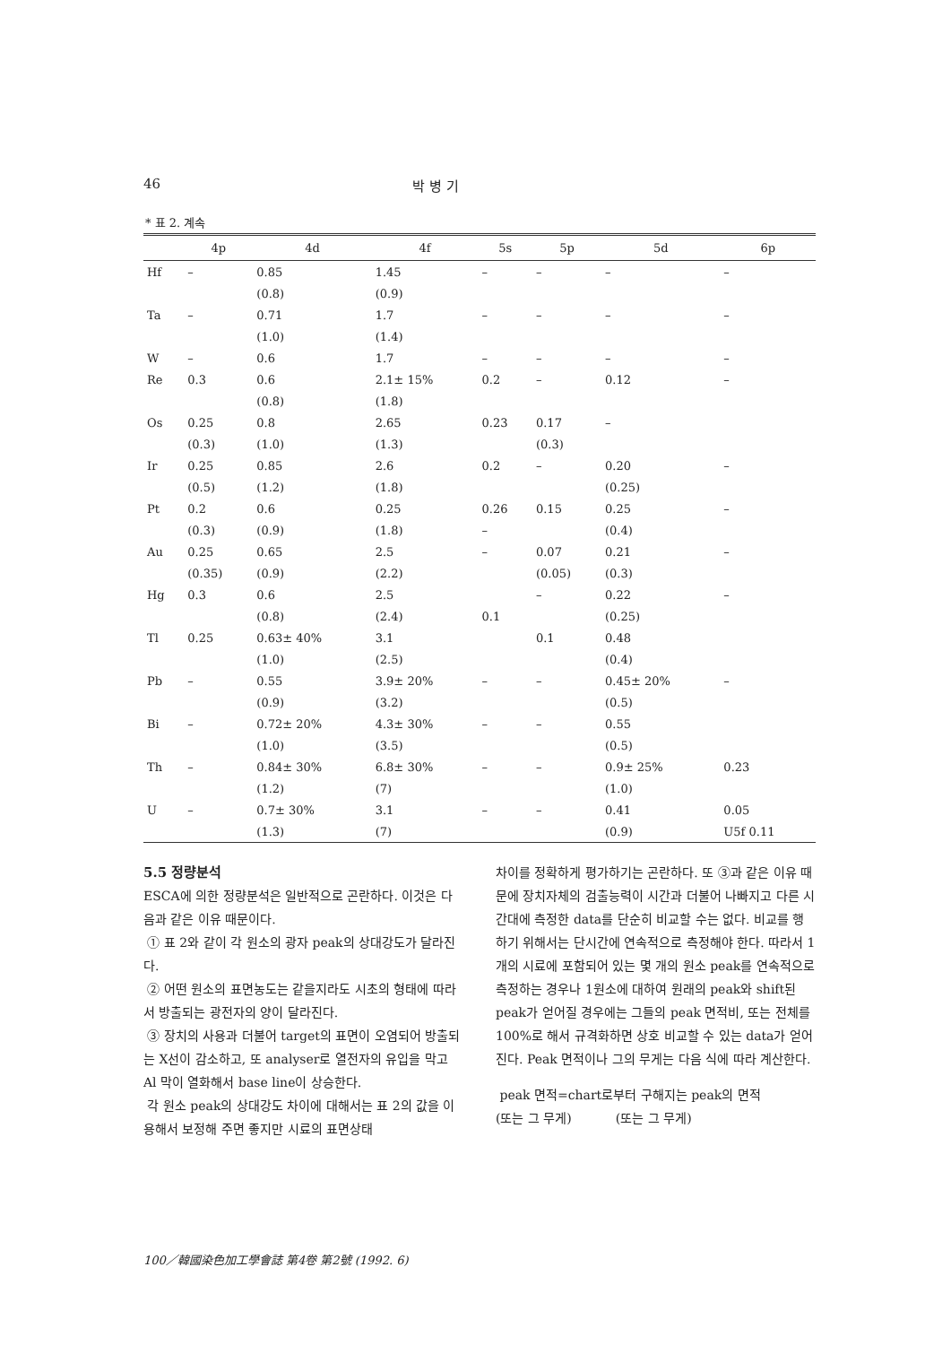46 박 병 기
* 표 2. 계속
| | 4p | 4d | 4f | 5s | 5p | 5d | 6p |
| --- | --- | --- | --- | --- | --- | --- | --- |
| Hf | – | 0.85 | 1.45 | – | – | – | – |
| | | (0.8) | (0.9) | | | | |
| Ta | – | 0.71 | 1.7 | – | – | – | – |
| | | (1.0) | (1.4) | | | | |
| W | – | 0.6 | 1.7 | – | – | – | – |
| Re | 0.3 | 0.6 | 2.1± 15% | 0.2 | – | 0.12 | – |
| | | (0.8) | (1.8) | | | | |
| Os | 0.25 | 0.8 | 2.65 | 0.23 | 0.17 | – | |
| | (0.3) | (1.0) | (1.3) | | (0.3) | | |
| Ir | 0.25 | 0.85 | 2.6 | 0.2 | – | 0.20 | – |
| | (0.5) | (1.2) | (1.8) | | | (0.25) | |
| Pt | 0.2 | 0.6 | 0.25 | 0.26 | 0.15 | 0.25 | – |
| | (0.3) | (0.9) | (1.8) | – | | (0.4) | |
| Au | 0.25 | 0.65 | 2.5 | – | 0.07 | 0.21 | – |
| | (0.35) | (0.9) | (2.2) | | (0.05) | (0.3) | |
| Hg | 0.3 | 0.6 | 2.5 | | – | 0.22 | – |
| | | (0.8) | (2.4) | 0.1 | | (0.25) | |
| Tl | 0.25 | 0.63± 40% | 3.1 | | 0.1 | 0.48 | |
| | | (1.0) | (2.5) | | | (0.4) | |
| Pb | – | 0.55 | 3.9± 20% | – | – | 0.45± 20% | – |
| | | (0.9) | (3.2) | | | (0.5) | |
| Bi | – | 0.72± 20% | 4.3± 30% | – | – | 0.55 | |
| | | (1.0) | (3.5) | | | (0.5) | |
| Th | – | 0.84± 30% | 6.8± 30% | – | – | 0.9± 25% | 0.23 |
| | | (1.2) | (7) | | | (1.0) | |
| U | – | 0.7± 30% | 3.1 | – | – | 0.41 | 0.05 |
| | | (1.3) | (7) | | | (0.9) | U5f 0.11 |
5.5 정량분석
ESCA에 의한 정량분석은 일반적으로 곤란하다. 이것은 다음과 같은 이유 때문이다.
① 표 2와 같이 각 원소의 광자 peak의 상대강도가 달라진다.
② 어떤 원소의 표면농도는 같을지라도 시초의 형태에 따라서 방출되는 광전자의 양이 달라진다.
③ 장치의 사용과 더불어 target의 표면이 오염되어 방출되는 X선이 감소하고, 또 analyser로 열전자의 유입을 막고 Al 막이 열화해서 base line이 상승한다.
각 원소 peak의 상대강도 차이에 대해서는 표 2의 값을 이용해서 보정해 주면 좋지만 시료의 표면상태
차이를 정확하게 평가하기는 곤란하다. 또 ③과 같은 이유 때문에 장치자체의 검출능력이 시간과 더불어 나빠지고 다른 시간대에 측정한 data를 단순히 비교할 수는 없다. 비교를 행하기 위해서는 단시간에 연속적으로 측정해야 한다. 따라서 1개의 시료에 포함되어 있는 몇 개의 원소 peak를 연속적으로 측정하는 경우나 1원소에 대하여 원래의 peak와 shift된 peak가 얻어질 경우에는 그들의 peak 면적비, 또는 전체를 100%로 해서 규격화하면 상호 비교할 수 있는 data가 얻어진다. Peak 면적이나 그의 무게는 다음 식에 따라 계산한다.
peak 면적=chart로부터 구해지는 peak의 면적
(또는 그 무게) (또는 그 무게)
100／韓國染色加工學會誌 第4卷 第2號 (1992. 6)